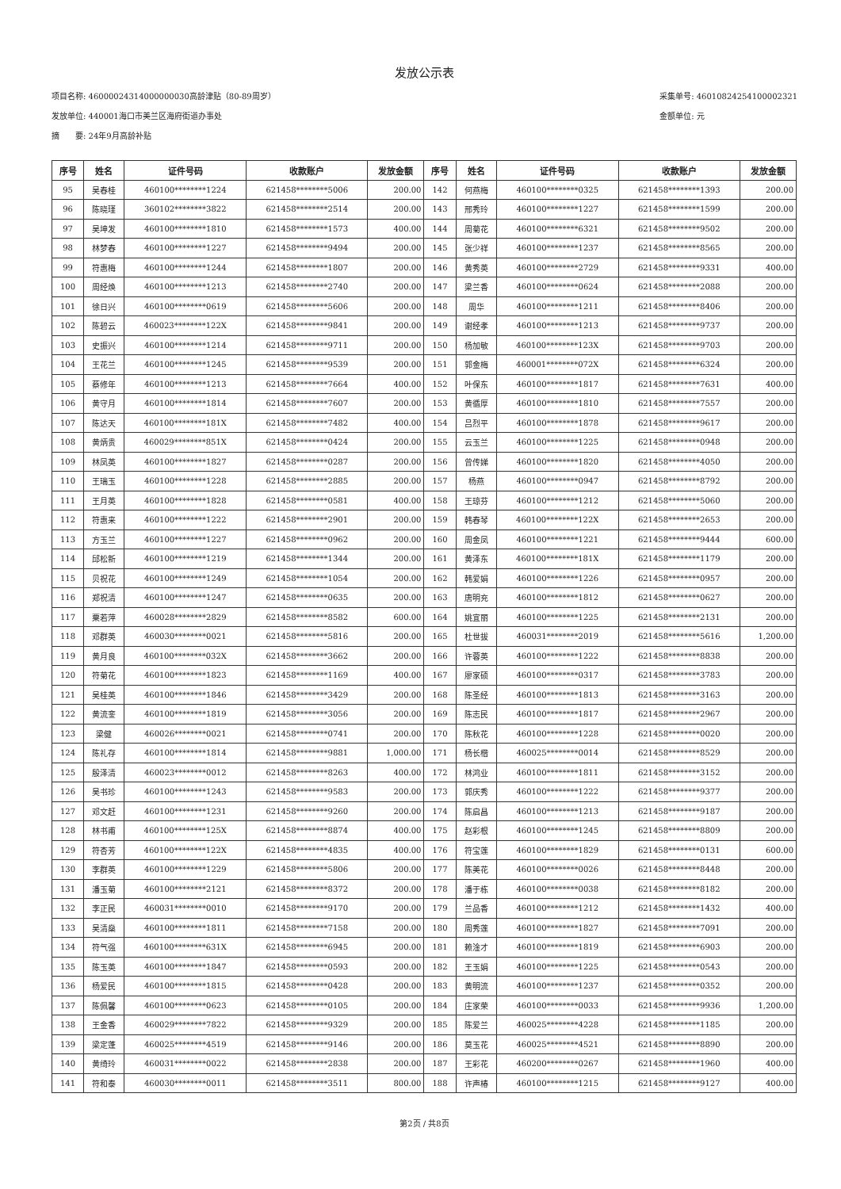发放公示表
项目名称: 46000024314000000030高龄津贴（80-89周岁）
发放单位: 440001海口市美兰区海府街道办事处
摘　　要: 24年9月高龄补贴
采集单号: 46010824254100002321
金额单位: 元
| 序号 | 姓名 | 证件号码 | 收款账户 | 发放金额 | 序号 | 姓名 | 证件号码 | 收款账户 | 发放金额 |
| --- | --- | --- | --- | --- | --- | --- | --- | --- | --- |
| 95 | 吴春桂 | 460100********1224 | 621458********5006 | 200.00 | 142 | 何燕梅 | 460100********0325 | 621458********1393 | 200.00 |
| 96 | 陈晓瑾 | 360102********3822 | 621458********2514 | 200.00 | 143 | 邢秀玲 | 460100********1227 | 621458********1599 | 200.00 |
| 97 | 吴坤发 | 460100********1810 | 621458********1573 | 400.00 | 144 | 周菊花 | 460100********6321 | 621458********9502 | 200.00 |
| 98 | 林梦春 | 460100********1227 | 621458********9494 | 200.00 | 145 | 张少祥 | 460100********1237 | 621458********8565 | 200.00 |
| 99 | 符惠梅 | 460100********1244 | 621458********1807 | 200.00 | 146 | 黄秀英 | 460100********2729 | 621458********9331 | 400.00 |
| 100 | 周经焕 | 460100********1213 | 621458********2740 | 200.00 | 147 | 梁兰香 | 460100********0624 | 621458********2088 | 200.00 |
| 101 | 徐日兴 | 460100********0619 | 621458********5606 | 200.00 | 148 | 周华 | 460100********1211 | 621458********8406 | 200.00 |
| 102 | 陈碧云 | 460023********122X | 621458********9841 | 200.00 | 149 | 谢经孝 | 460100********1213 | 621458********9737 | 200.00 |
| 103 | 史振兴 | 460100********1214 | 621458********9711 | 200.00 | 150 | 杨加敏 | 460100********123X | 621458********9703 | 200.00 |
| 104 | 王花兰 | 460100********1245 | 621458********9539 | 200.00 | 151 | 郭金梅 | 460001********072X | 621458********6324 | 200.00 |
| 105 | 蔡修年 | 460100********1213 | 621458********7664 | 400.00 | 152 | 叶保东 | 460100********1817 | 621458********7631 | 400.00 |
| 106 | 黄守月 | 460100********1814 | 621458********7607 | 200.00 | 153 | 黄循厚 | 460100********1810 | 621458********7557 | 200.00 |
| 107 | 陈达天 | 460100********181X | 621458********7482 | 400.00 | 154 | 吕烈平 | 460100********1878 | 621458********9617 | 200.00 |
| 108 | 黄炳贵 | 460029********851X | 621458********0424 | 200.00 | 155 | 云玉兰 | 460100********1225 | 621458********0948 | 200.00 |
| 109 | 林凤英 | 460100********1827 | 621458********0287 | 200.00 | 156 | 曾传娣 | 460100********1820 | 621458********4050 | 200.00 |
| 110 | 王瑞玉 | 460100********1228 | 621458********2885 | 200.00 | 157 | 杨燕 | 460100********0947 | 621458********8792 | 200.00 |
| 111 | 王月英 | 460100********1828 | 621458********0581 | 400.00 | 158 | 王琼芬 | 460100********1212 | 621458********5060 | 200.00 |
| 112 | 符惠来 | 460100********1222 | 621458********2901 | 200.00 | 159 | 韩春琴 | 460100********122X | 621458********2653 | 200.00 |
| 113 | 方玉兰 | 460100********1227 | 621458********0962 | 200.00 | 160 | 周金凤 | 460100********1221 | 621458********9444 | 600.00 |
| 114 | 邱松新 | 460100********1219 | 621458********1344 | 200.00 | 161 | 黄泽东 | 460100********181X | 621458********1179 | 200.00 |
| 115 | 贝祝花 | 460100********1249 | 621458********1054 | 200.00 | 162 | 韩爱娟 | 460100********1226 | 621458********0957 | 200.00 |
| 116 | 郑祝清 | 460100********1247 | 621458********0635 | 200.00 | 163 | 唐明充 | 460100********1812 | 621458********0627 | 200.00 |
| 117 | 粟若萍 | 460028********2829 | 621458********8582 | 600.00 | 164 | 姚宜丽 | 460100********1225 | 621458********2131 | 200.00 |
| 118 | 邓群英 | 460030********0021 | 621458********5816 | 200.00 | 165 | 杜世拔 | 460031********2019 | 621458********5616 | 1,200.00 |
| 119 | 黄月良 | 460100********032X | 621458********3662 | 200.00 | 166 | 许蓉英 | 460100********1222 | 621458********8838 | 200.00 |
| 120 | 符菊花 | 460100********1823 | 621458********1169 | 400.00 | 167 | 廖家硕 | 460100********0317 | 621458********3783 | 200.00 |
| 121 | 吴桂英 | 460100********1846 | 621458********3429 | 200.00 | 168 | 陈圣经 | 460100********1813 | 621458********3163 | 200.00 |
| 122 | 黄流銮 | 460100********1819 | 621458********3056 | 200.00 | 169 | 陈志民 | 460100********1817 | 621458********2967 | 200.00 |
| 123 | 梁健 | 460026********0021 | 621458********0741 | 200.00 | 170 | 陈秋花 | 460100********1228 | 621458********0020 | 200.00 |
| 124 | 陈礼存 | 460100********1814 | 621458********9881 | 1,000.00 | 171 | 杨长楷 | 460025********0014 | 621458********8529 | 200.00 |
| 125 | 殷泽清 | 460023********0012 | 621458********8263 | 400.00 | 172 | 林鸿业 | 460100********1811 | 621458********3152 | 200.00 |
| 126 | 吴书珍 | 460100********1243 | 621458********9583 | 200.00 | 173 | 郭庆秀 | 460100********1222 | 621458********9377 | 200.00 |
| 127 | 邓文赶 | 460100********1231 | 621458********9260 | 200.00 | 174 | 陈启昌 | 460100********1213 | 621458********9187 | 200.00 |
| 128 | 林书甫 | 460100********125X | 621458********8874 | 400.00 | 175 | 赵彩根 | 460100********1245 | 621458********8809 | 200.00 |
| 129 | 符杏芳 | 460100********122X | 621458********4835 | 400.00 | 176 | 符宝莲 | 460100********1829 | 621458********0131 | 600.00 |
| 130 | 李群英 | 460100********1229 | 621458********5806 | 200.00 | 177 | 陈美花 | 460100********0026 | 621458********8448 | 200.00 |
| 131 | 潘玉菊 | 460100********2121 | 621458********8372 | 200.00 | 178 | 潘于栋 | 460100********0038 | 621458********8182 | 200.00 |
| 132 | 李正民 | 460031********0010 | 621458********9170 | 200.00 | 179 | 兰品香 | 460100********1212 | 621458********1432 | 400.00 |
| 133 | 吴清燊 | 460100********1811 | 621458********7158 | 200.00 | 180 | 周秀莲 | 460100********1827 | 621458********7091 | 200.00 |
| 134 | 符气强 | 460100********631X | 621458********6945 | 200.00 | 181 | 赖淦才 | 460100********1819 | 621458********6903 | 200.00 |
| 135 | 陈玉英 | 460100********1847 | 621458********0593 | 200.00 | 182 | 王玉娟 | 460100********1225 | 621458********0543 | 200.00 |
| 136 | 杨爱民 | 460100********1815 | 621458********0428 | 200.00 | 183 | 黄明流 | 460100********1237 | 621458********0352 | 200.00 |
| 137 | 陈佩馨 | 460100********0623 | 621458********0105 | 200.00 | 184 | 庄家荣 | 460100********0033 | 621458********9936 | 1,200.00 |
| 138 | 王金香 | 460029********7822 | 621458********9329 | 200.00 | 185 | 陈爱兰 | 460025********4228 | 621458********1185 | 200.00 |
| 139 | 梁定蓬 | 460025********4519 | 621458********9146 | 200.00 | 186 | 莫玉花 | 460025********4521 | 621458********8890 | 200.00 |
| 140 | 黄绮玲 | 460031********0022 | 621458********2838 | 200.00 | 187 | 王彩花 | 460200********0267 | 621458********1960 | 400.00 |
| 141 | 符和泰 | 460030********0011 | 621458********3511 | 800.00 | 188 | 许声椿 | 460100********1215 | 621458********9127 | 400.00 |
第2页 / 共8页